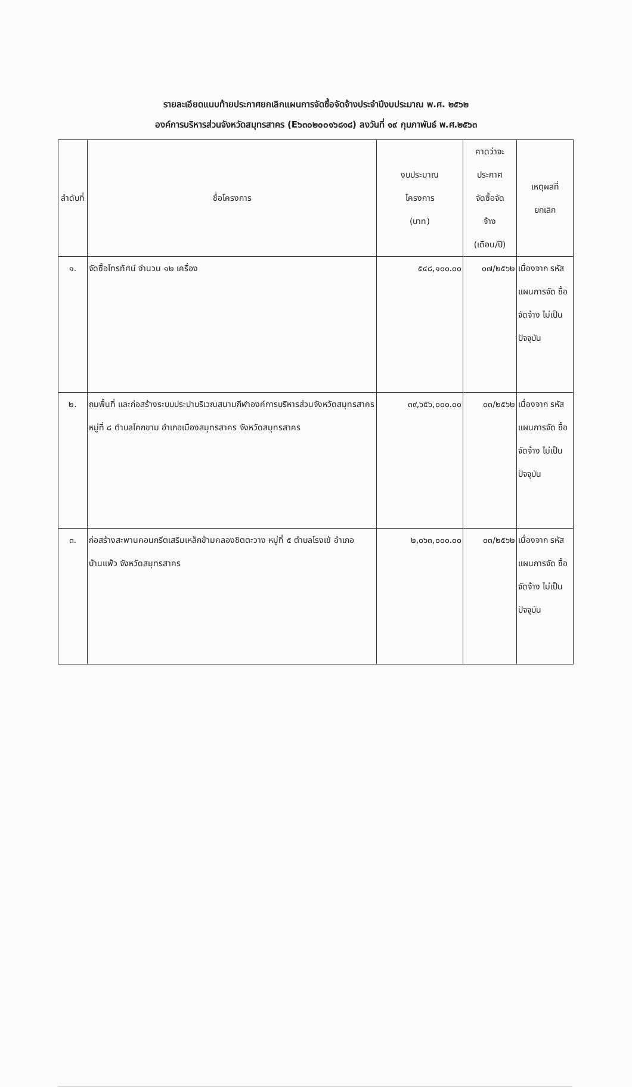รายละเอียดแนบท้ายประกาศยกเลิกแผนการจัดซื้อจัดจ้างประจำปีงบประมาณ พ.ศ. ๒๕๖๒
องค์การบริหารส่วนจังหวัดสมุทรสาคร (E๖๓๐๒๐๐๑๖๘๑๘) ลงวันที่ ๑๙ กุมภาพันธ์ พ.ศ.๒๕๖๓
| ลำดับที่ | ชื่อโครงการ | งบประมาณ โครงการ (บาท) | คาดว่าจะ ประกาศ จัดซื้อจัด จ้าง (เดือน/ปี) | เหตุผลที่ ยกเลิก |
| --- | --- | --- | --- | --- |
| ๑. | จัดซื้อโทรทัศน์ จำนวน ๑๒ เครื่อง | ๕๔๘,๑๐๐.๐๐ | ๐๗/๒๕๖๒ | เนื่องจาก รหัส แผนการจัด ซื้อจัดจ้าง ไม่เป็น ปัจจุบัน |
| ๒. | ถมพื้นที่ และก่อสร้างระบบประปาบริเวณสนามกีฬาองค์การบริหารส่วนจังหวัดสมุทรสาคร หมู่ที่ ๘ ตำบลโคกขาม อำเภอเมืองสมุทรสาคร จังหวัดสมุทรสาคร | ๓๙,๖๕๖,๐๐๐.๐๐ | ๐๓/๒๕๖๒ | เนื่องจาก รหัส แผนการจัด ซื้อจัดจ้าง ไม่เป็น ปัจจุบัน |
| ๓. | ก่อสร้างสะพานคอนกรีตเสริมเหล็กข้ามคลองชิตตะวาง หมู่ที่ ๕ ตำบลโรงเข้ อำเภอบ้านแพ้ว จังหวัดสมุทรสาคร | ๒,๐๖๓,๐๐๐.๐๐ | ๐๓/๒๕๖๒ | เนื่องจาก รหัส แผนการจัด ซื้อจัดจ้าง ไม่เป็น ปัจจุบัน |